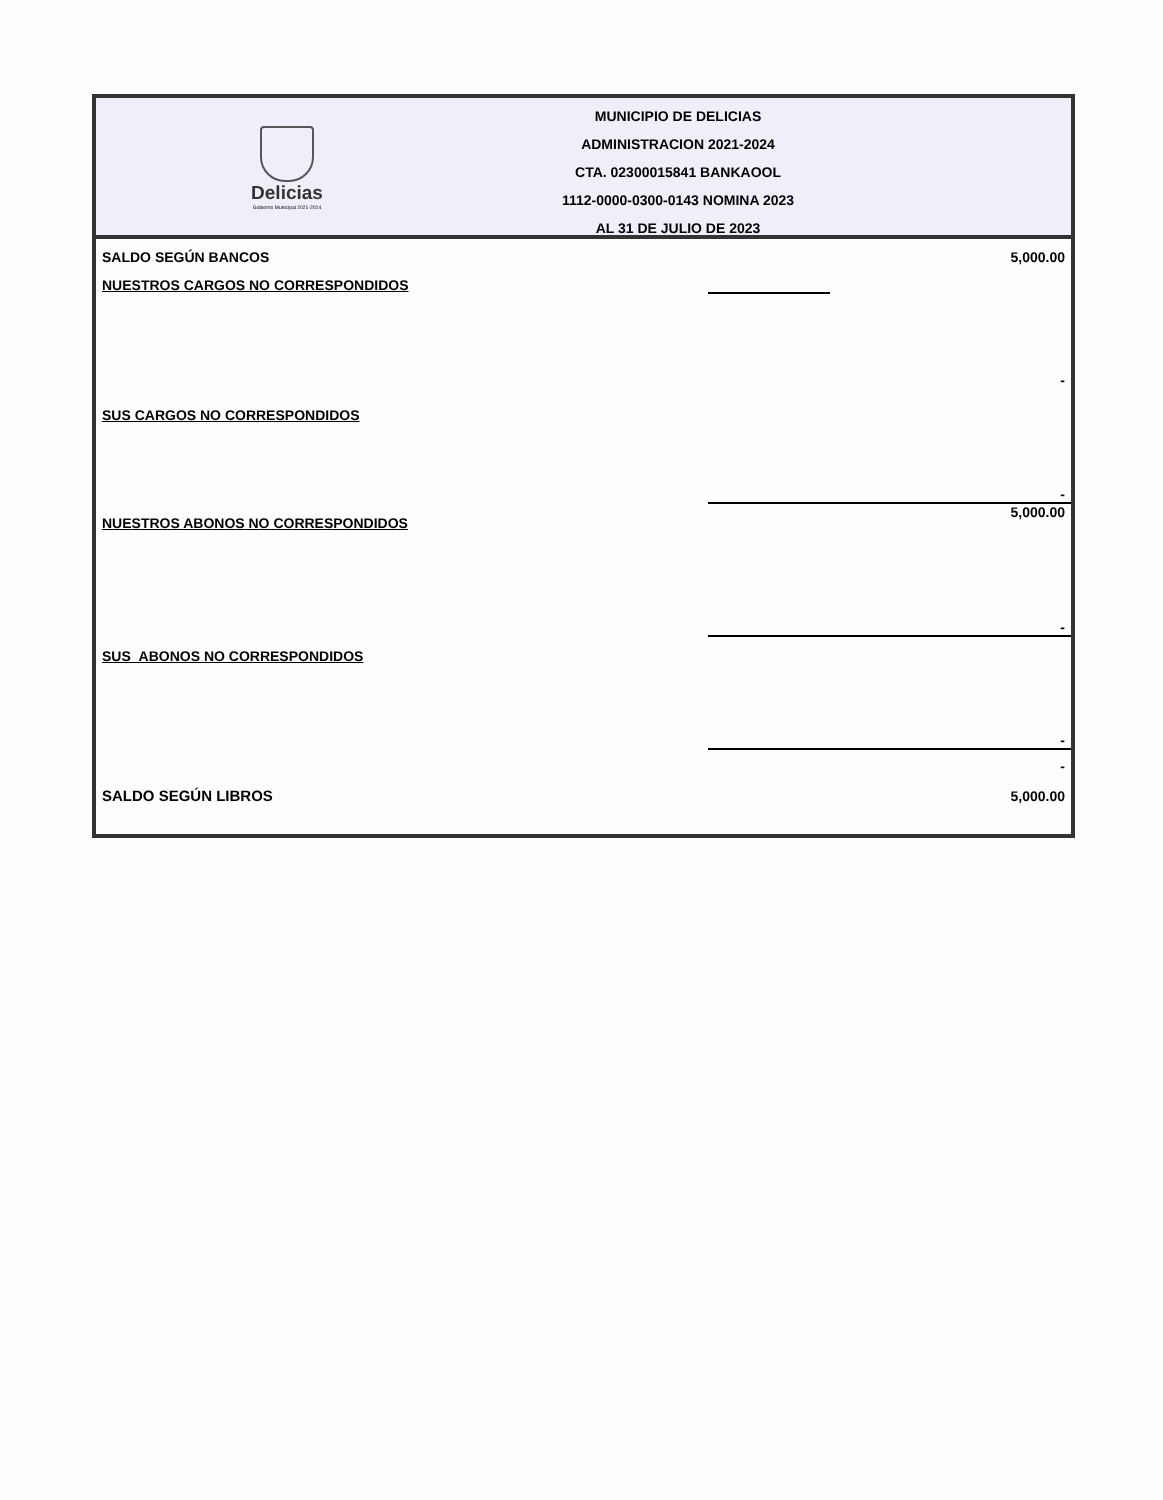Delicias
Gobierno Municipal 2021-2024
MUNICIPIO DE DELICIAS
ADMINISTRACION 2021-2024
CTA. 02300015841 BANKAOOL
1112-0000-0300-0143 NOMINA 2023
AL 31 DE JULIO DE 2023
| SALDO SEGÚN BANCOS | | 5,000.00 |
| NUESTROS CARGOS NO CORRESPONDIDOS | | |
| | | - |
| SUS CARGOS NO CORRESPONDIDOS | | |
| | | - |
| NUESTROS ABONOS NO CORRESPONDIDOS | 5,000.00 | |
| | | - |
| SUS ABONOS NO CORRESPONDIDOS | | |
| | | - |
| | - | |
| SALDO SEGÚN LIBROS | | 5,000.00 |